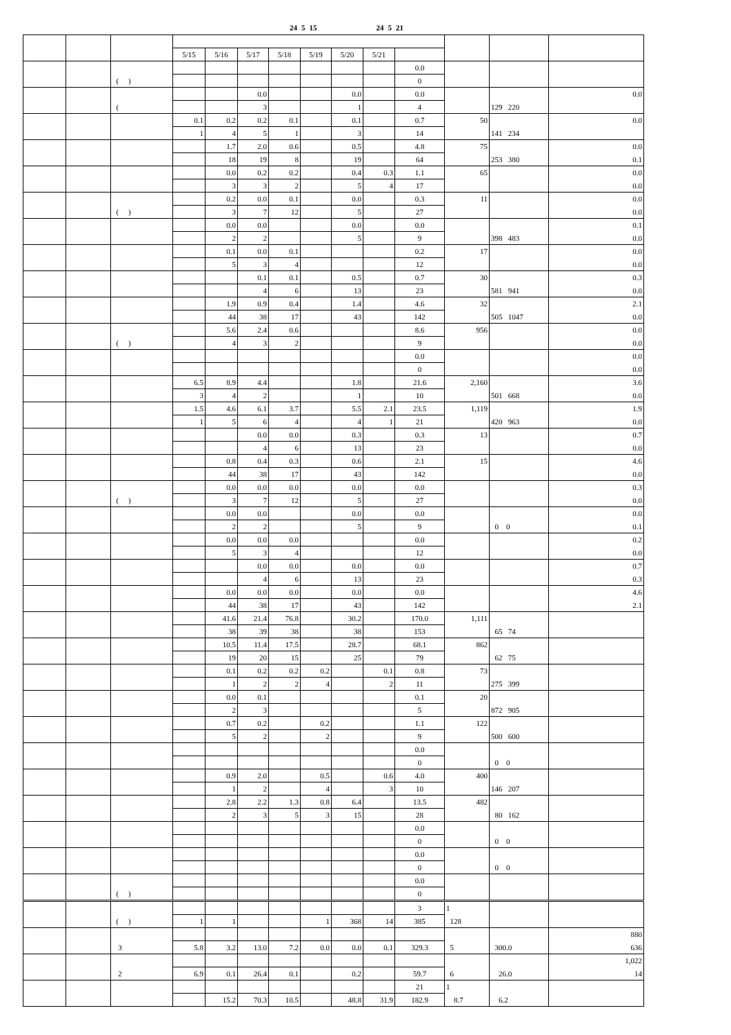24 5 15 24 5 21
| | | | 5/15 | 5/16 | 5/17 | 5/18 | 5/19 | 5/20 | 5/21 | | | | |
| --- | --- | --- | --- | --- | --- | --- | --- | --- | --- | --- | --- | --- | --- |
| | | | | | | | | | | 0.0 | | | |
| | | ( ) | | | | | | | | 0 | | | |
| | | | | | 0.0 | | | 0.0 | | 0.0 | | | 0.0 |
| | | ( | | | 3 | | | 1 | | 4 | | 129 220 | |
| | | | 0.1 | 0.2 | 0.2 | 0.1 | | 0.1 | | 0.7 | 50 | | 0.0 |
| | | | 1 | 4 | 5 | 1 | | 3 | | 14 | | 141 234 | |
| | | | | 1.7 | 2.0 | 0.6 | | 0.5 | | 4.8 | 75 | | 0.0 |
| | | | | 18 | 19 | 8 | | 19 | | 64 | | 253 380 | 0.1 |
| | | | | 0.0 | 0.2 | 0.2 | | 0.4 | 0.3 | 1.1 | 65 | | 0.0 |
| | | | | 3 | 3 | 2 | | 5 | 4 | 17 | | | 0.0 |
| | | | | 0.2 | 0.0 | 0.1 | | 0.0 | | 0.3 | 11 | | 0.0 |
| | | ( ) | | 3 | 7 | 12 | | 5 | | 27 | | | 0.0 |
| | | | | 0.0 | 0.0 | | | 0.0 | | 0.0 | | | 0.1 |
| | | | | 2 | 2 | | | 5 | | 9 | | 398 483 | 0.0 |
| | | | | 0.1 | 0.0 | 0.1 | | | | 0.2 | 17 | | 0.0 |
| | | | | 5 | 3 | 4 | | | | 12 | | | 0.0 |
| | | | | | 0.1 | 0.1 | | 0.5 | | 0.7 | 30 | | 0.3 |
| | | | | | 4 | 6 | | 13 | | 23 | | 581 941 | 0.0 |
| | | | | 1.9 | 0.9 | 0.4 | | 1.4 | | 4.6 | 32 | | 2.1 |
| | | | | 44 | 38 | 17 | | 43 | | 142 | | 505 1047 | 0.0 |
| | | | | 5.6 | 2.4 | 0.6 | | | | 8.6 | 956 | | 0.0 |
| | | ( ) | | 4 | 3 | 2 | | | | 9 | | | 0.0 |
| | | | | | | | | | | 0.0 | | | 0.0 |
| | | | | | | | | | | 0 | | | 0.0 |
| | | | 6.5 | 8.9 | 4.4 | | | 1.8 | | 21.6 | 2,160 | | 3.6 |
| | | | 3 | 4 | 2 | | | 1 | | 10 | | 501 668 | 0.0 |
| | | | 1.5 | 4.6 | 6.1 | 3.7 | | 5.5 | 2.1 | 23.5 | 1,119 | | 1.9 |
| | | | 1 | 5 | 6 | 4 | | 4 | 1 | 21 | | 420 963 | 0.0 |
| | | | | | 0.0 | 0.0 | | 0.3 | | 0.3 | 13 | | 0.7 |
| | | | | | 4 | 6 | | 13 | | 23 | | | 0.0 |
| | | | | 0.8 | 0.4 | 0.3 | | 0.6 | | 2.1 | 15 | | 4.6 |
| | | | | 44 | 38 | 17 | | 43 | | 142 | | | 0.0 |
| | | | | 0.0 | 0.0 | 0.0 | | 0.0 | | 0.0 | | | 0.3 |
| | | ( ) | | 3 | 7 | 12 | | 5 | | 27 | | | 0.0 |
| | | | | 0.0 | 0.0 | | | 0.0 | | 0.0 | | | 0.0 |
| | | | | 2 | 2 | | | 5 | | 9 | | 0 0 | 0.1 |
| | | | | 0.0 | 0.0 | 0.0 | | | | 0.0 | | | 0.2 |
| | | | | 5 | 3 | 4 | | | | 12 | | | 0.0 |
| | | | | | 0.0 | 0.0 | | 0.0 | | 0.0 | | | 0.7 |
| | | | | | 4 | 6 | | 13 | | 23 | | | 0.3 |
| | | | | 0.0 | 0.0 | 0.0 | | 0.0 | | 0.0 | | | 4.6 |
| | | | | 44 | 38 | 17 | | 43 | | 142 | | | 2.1 |
| | | | | 41.6 | 21.4 | 76.8 | | 30.2 | | 170.0 | 1,111 | | |
| | | | | 38 | 39 | 38 | | 38 | | 153 | | 65 74 | |
| | | | | 10.5 | 11.4 | 17.5 | | 28.7 | | 68.1 | 862 | | |
| | | | | 19 | 20 | 15 | | 25 | | 79 | | 62 75 | |
| | | | | 0.1 | 0.2 | 0.2 | 0.2 | | 0.1 | 0.8 | 73 | | |
| | | | | 1 | 2 | 2 | 4 | | 2 | 11 | | 275 399 | |
| | | | | 0.0 | 0.1 | | | | | 0.1 | 20 | | |
| | | | | 2 | 3 | | | | | 5 | | 872 905 | |
| | | | | 0.7 | 0.2 | | 0.2 | | | 1.1 | 122 | | |
| | | | | 5 | 2 | | 2 | | | 9 | | 500 600 | |
| | | | | | | | | | | 0.0 | | | |
| | | | | | | | | | | 0 | | 0 0 | |
| | | | | 0.9 | 2.0 | | 0.5 | | 0.6 | 4.0 | 400 | | |
| | | | | 1 | 2 | | 4 | | 3 | 10 | | 146 207 | |
| | | | | 2.8 | 2.2 | 1.3 | 0.8 | 6.4 | | 13.5 | 482 | | |
| | | | | 2 | 3 | 5 | 3 | 15 | | 28 | | 80 162 | |
| | | | | | | | | | | 0.0 | | | |
| | | | | | | | | | | 0 | | 0 0 | |
| | | | | | | | | | | 0.0 | | | |
| | | | | | | | | | | 0 | | 0 0 | |
| | | | | | | | | | | 0.0 | | | |
| | | ( ) | | | | | | | | 0 | | | |
| | | | | | | | | | | 3 | 1 | | |
| | | ( ) | 1 | 1 | | | 1 | 368 | 14 | 385 | 128 | | |
| | | | | | | | | | | | | | 880 |
| | | 3 | 5.8 | 3.2 | 13.0 | 7.2 | 0.0 | 0.0 | 0.1 | 329.3 | 5 | 300.0 | 636 |
| | | | | | | | | | | | | | 1,022 |
| | | 2 | 6.9 | 0.1 | 26.4 | 0.1 | | 0.2 | | 59.7 | 6 | 26.0 | 14 |
| | | | | | | | | | | 21 | 1 | | |
| | | | | 15.2 | 70.3 | 10.5 | | 48.8 | 31.9 | 182.9 | 8.7 | 6.2 | |